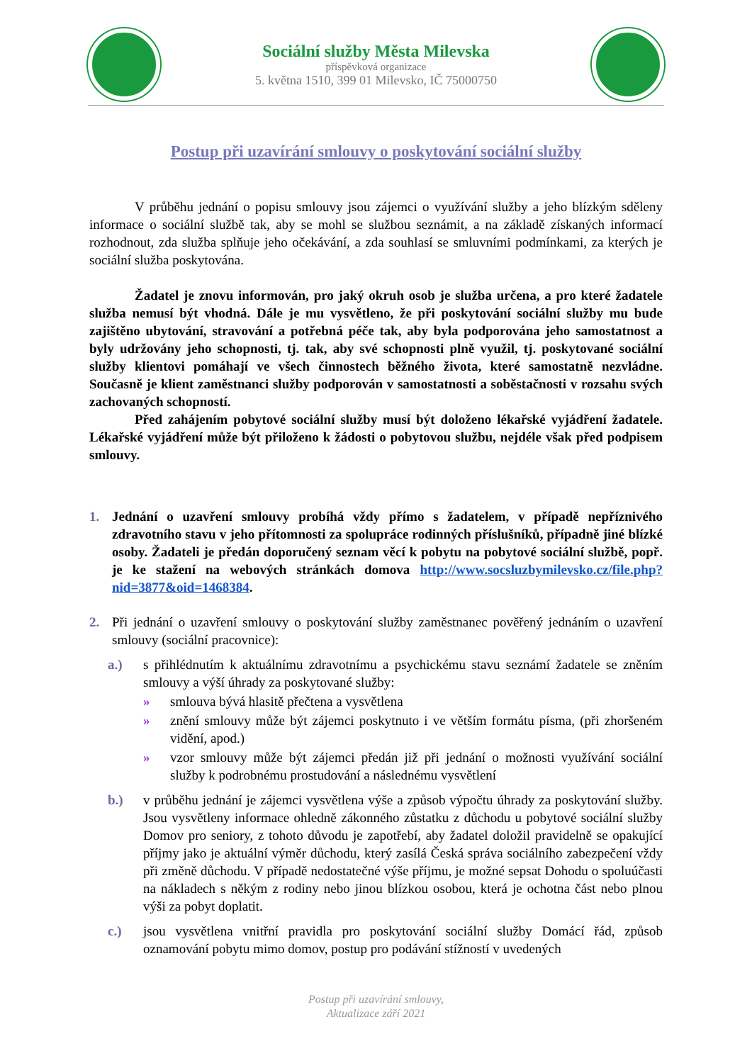Sociální služby Města Milevska
příspěvková organizace
5. května 1510, 399 01 Milevsko, IČ 75000750
Postup při uzavírání smlouvy o poskytování sociální služby
V průběhu jednání o popisu smlouvy jsou zájemci o využívání služby a jeho blízkým sděleny informace o sociální službě tak, aby se mohl se službou seznámit, a na základě získaných informací rozhodnout, zda služba splňuje jeho očekávání, a zda souhlasí se smluvními podmínkami, za kterých je sociální služba poskytována.
Žadatel je znovu informován, pro jaký okruh osob je služba určena, a pro které žadatele služba nemusí být vhodná. Dále je mu vysvětleno, že při poskytování sociální služby mu bude zajištěno ubytování, stravování a potřebná péče tak, aby byla podporována jeho samostatnost a byly udržovány jeho schopnosti, tj. tak, aby své schopnosti plně využil, tj. poskytované sociální služby klientovi pomáhají ve všech činnostech běžného života, které samostatně nezvládne. Současně je klient zaměstnanci služby podporován v samostatnosti a soběstačnosti v rozsahu svých zachovaných schopností.
Před zahájením pobytové sociální služby musí být doloženo lékařské vyjádření žadatele. Lékařské vyjádření může být přiloženo k žádosti o pobytovou službu, nejdéle však před podpisem smlouvy.
1. Jednání o uzavření smlouvy probíhá vždy přímo s žadatelem, v případě nepříznivého zdravotního stavu v jeho přítomnosti za spolupráce rodinných příslušníků, případně jiné blízké osoby. Žadateli je předán doporučený seznam věcí k pobytu na pobytové sociální službě, popř. je ke stažení na webových stránkách domova http://www.socsluzbymilevsko.cz/file.php?nid=3877&oid=1468384.
2. Při jednání o uzavření smlouvy o poskytování služby zaměstnanec pověřený jednáním o uzavření smlouvy (sociální pracovnice):
a.) s přihlédnutím k aktuálnímu zdravotnímu a psychickému stavu seznámí žadatele se zněním smlouvy a výší úhrady za poskytované služby:
» smlouva bývá hlasitě přečtena a vysvětlena
» znění smlouvy může být zájemci poskytnuto i ve větším formátu písma, (při zhoršeném vidění, apod.)
» vzor smlouvy může být zájemci předán již při jednání o možnosti využívání sociální služby k podrobnému prostudování a následnému vysvětlení
b.) v průběhu jednání je zájemci vysvětlena výše a způsob výpočtu úhrady za poskytování služby. Jsou vysvětleny informace ohledně zákonného zůstatku z důchodu u pobytové sociální služby Domov pro seniory, z tohoto důvodu je zapotřebí, aby žadatel doložil pravidelně se opakující příjmy jako je aktuální výměr důchodu, který zasílá Česká správa sociálního zabezpečení vždy při změně důchodu. V případě nedostatečné výše příjmu, je možné sepsat Dohodu o spoluúčasti na nákladech s někým z rodiny nebo jinou blízkou osobou, která je ochotna část nebo plnou výši za pobyt doplatit.
c.) jsou vysvětlena vnitřní pravidla pro poskytování sociální služby Domácí řád, způsob oznamování pobytu mimo domov, postup pro podávání stížností v uvedených
Postup při uzavírání smlouvy,
Aktualizace září 2021